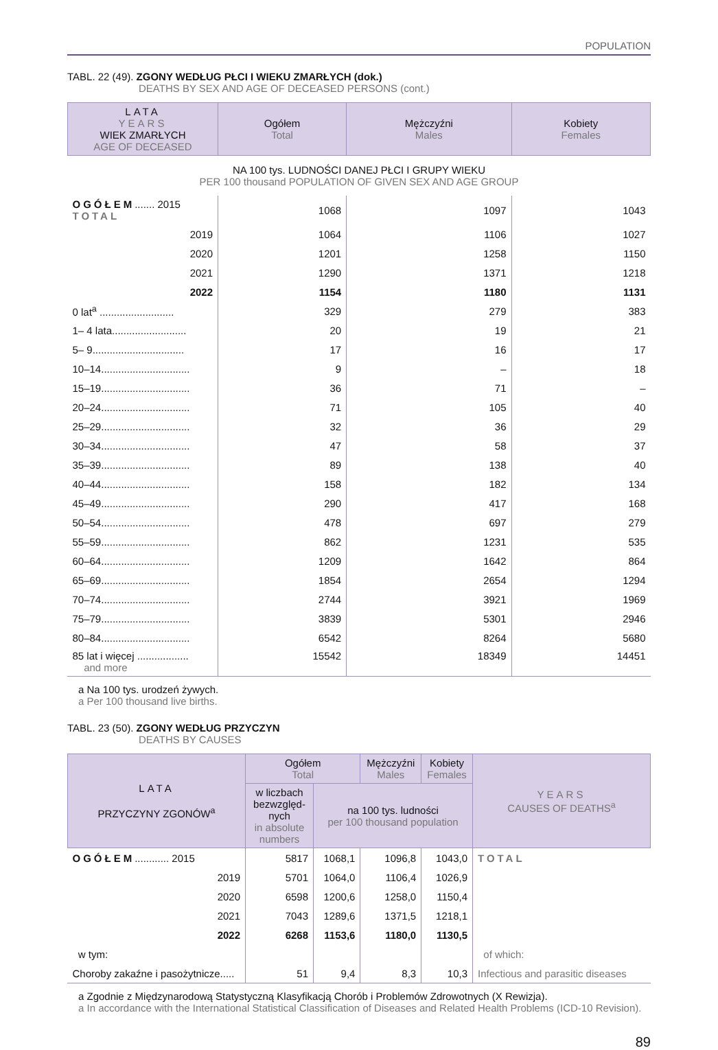POPULATION
TABL. 22 (49). ZGONY WEDŁUG PŁCI I WIEKU ZMARŁYCH (dok.)
DEATHS BY SEX AND AGE OF DECEASED PERSONS (cont.)
| LATA YEARS WIEK ZMARŁYCH AGE OF DECEASED | Ogółem Total | Mężczyźni Males | Kobiety Females |
| --- | --- | --- | --- |
| NA 100 tys. LUDNOŚCI DANEJ PŁCI I GRUPY WIEKU PER 100 thousand POPULATION OF GIVEN SEX AND AGE GROUP | | | |
| OGÓŁEM ....... 2015 TOTAL | 1068 | 1097 | 1043 |
| 2019 | 1064 | 1106 | 1027 |
| 2020 | 1201 | 1258 | 1150 |
| 2021 | 1290 | 1371 | 1218 |
| 2022 | 1154 | 1180 | 1131 |
| 0 lat<sup>a</sup> .......................... | 329 | 279 | 383 |
| 1– 4 lata.......................... | 20 | 19 | 21 |
| 5– 9................................ | 17 | 16 | 17 |
| 10–14............................... | 9 | – | 18 |
| 15–19............................... | 36 | 71 | – |
| 20–24............................... | 71 | 105 | 40 |
| 25–29............................... | 32 | 36 | 29 |
| 30–34............................... | 47 | 58 | 37 |
| 35–39............................... | 89 | 138 | 40 |
| 40–44............................... | 158 | 182 | 134 |
| 45–49............................... | 290 | 417 | 168 |
| 50–54............................... | 478 | 697 | 279 |
| 55–59............................... | 862 | 1231 | 535 |
| 60–64............................... | 1209 | 1642 | 864 |
| 65–69............................... | 1854 | 2654 | 1294 |
| 70–74............................... | 2744 | 3921 | 1969 |
| 75–79............................... | 3839 | 5301 | 2946 |
| 80–84............................... | 6542 | 8264 | 5680 |
| 85 lat i więcej .................. and more | 15542 | 18349 | 14451 |
a Na 100 tys. urodzeń żywych.
a Per 100 thousand live births.
TABL. 23 (50). ZGONY WEDŁUG PRZYCZYN
DEATHS BY CAUSES
| LATA PRZYCZYNY ZGONÓW<sup>a</sup> | Ogółem Total | | Mężczyźni Males | Kobiety Females | YEARS CAUSES OF DEATHS<sup>a</sup> |
| --- | --- | --- | --- | --- | --- |
| | w liczbach bezwzględ-nych in absolute numbers | na 100 tys. ludności per 100 thousand population | | | |
| OGÓŁEM ............ 2015 | 5817 | 1068,1 | 1096,8 | 1043,0 | TOTAL |
| 2019 | 5701 | 1064,0 | 1106,4 | 1026,9 | |
| 2020 | 6598 | 1200,6 | 1258,0 | 1150,4 | |
| 2021 | 7043 | 1289,6 | 1371,5 | 1218,1 | |
| 2022 | 6268 | 1153,6 | 1180,0 | 1130,5 | |
| w tym: | | | | | of which: |
| Choroby zakaźne i pasożytnicze..... | 51 | 9,4 | 8,3 | 10,3 | Infectious and parasitic diseases |
a Zgodnie z Międzynarodową Statystyczną Klasyfikacją Chorób i Problemów Zdrowotnych (X Rewizja).
a In accordance with the International Statistical Classification of Diseases and Related Health Problems (ICD-10 Revision).
89